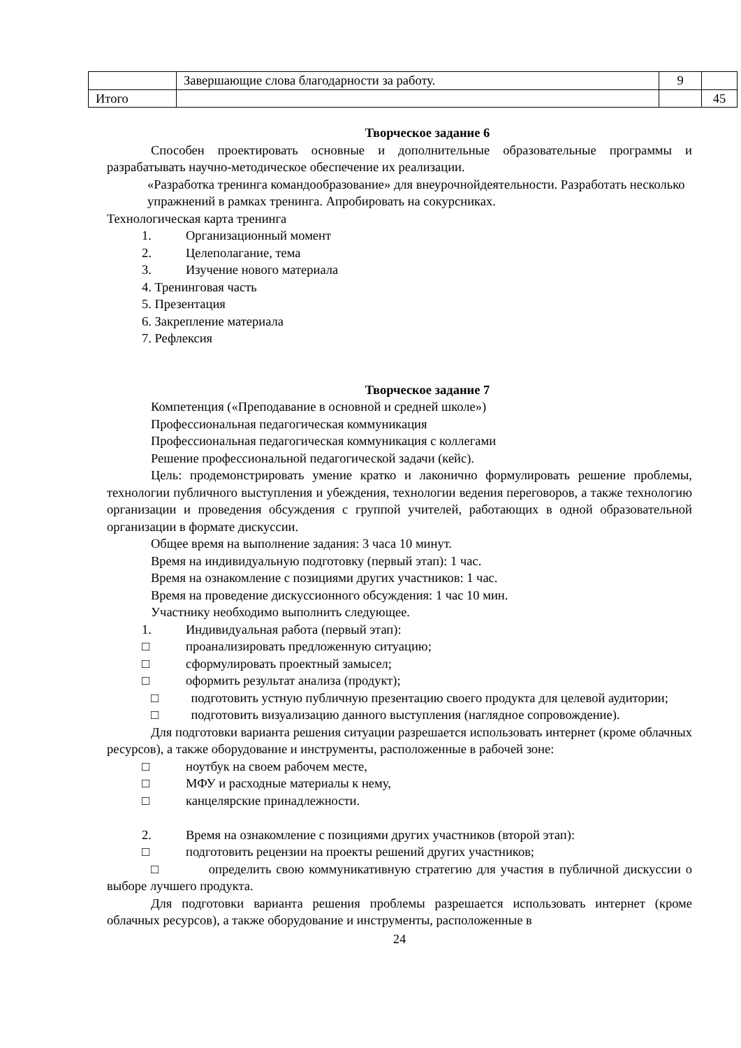| | Завершающие слова благодарности за работу. | 9 | |
| Итого | | | 45 |
Творческое задание 6
Способен проектировать основные и дополнительные образовательные программы и разрабатывать научно-методическое обеспечение их реализации.
«Разработка тренинга командообразование» для внеурочнойдеятельности. Разработать несколько упражнений в рамках тренинга. Апробировать на сокурсниках.
Технологическая карта тренинга
1. Организационный момент
2. Целеполагание, тема
3. Изучение нового материала
4. Тренинговая часть
5. Презентация
6. Закрепление материала
7. Рефлексия
Творческое задание 7
Компетенция («Преподавание в основной и средней школе»)
Профессиональная педагогическая коммуникация
Профессиональная педагогическая коммуникация с коллегами
Решение профессиональной педагогической задачи (кейс).
Цель: продемонстрировать умение кратко и лаконично формулировать решение проблемы, технологии публичного выступления и убеждения, технологии ведения переговоров, а также технологию организации и проведения обсуждения с группой учителей, работающих в одной образовательной организации в формате дискуссии.
Общее время на выполнение задания: 3 часа 10 минут.
Время на индивидуальную подготовку (первый этап): 1 час.
Время на ознакомление с позициями других участников: 1 час.
Время на проведение дискуссионного обсуждения: 1 час 10 мин.
Участнику необходимо выполнить следующее.
1. Индивидуальная работа (первый этап):
□ проанализировать предложенную ситуацию;
□ сформулировать проектный замысел;
□ оформить результат анализа (продукт);
□ подготовить устную публичную презентацию своего продукта для целевой аудитории;
□ подготовить визуализацию данного выступления (наглядное сопровождение).
Для подготовки варианта решения ситуации разрешается использовать интернет (кроме облачных ресурсов), а также оборудование и инструменты, расположенные в рабочей зоне:
□ ноутбук на своем рабочем месте,
□ МФУ и расходные материалы к нему,
□ канцелярские принадлежности.
2. Время на ознакомление с позициями других участников (второй этап):
□ подготовить рецензии на проекты решений других участников;
□ определить свою коммуникативную стратегию для участия в публичной дискуссии о выборе лучшего продукта.
Для подготовки варианта решения проблемы разрешается использовать интернет (кроме облачных ресурсов), а также оборудование и инструменты, расположенные в
24